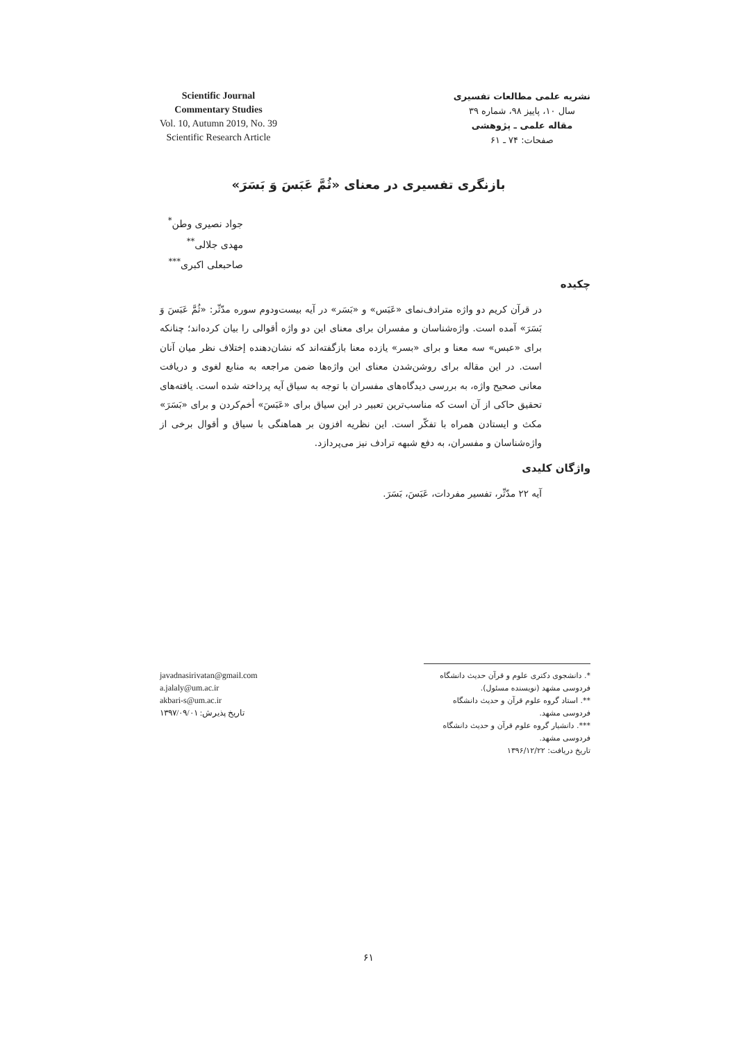Scientific Journal
Commentary Studies
Vol. 10, Autumn 2019, No. 39
Scientific Research Article
نشریه علمی مطالعات تفسیری
سال ۱۰، پاییز ۹۸، شماره ۳۹
مقاله علمی ـ پژوهشی
صفحات: ۷۴ ـ ۶۱
بازنگری تفسیری در معنای «ثُمَّ عَبَسَ وَ بَسَرَ»
جواد نصیری وطن<sup>*</sup>
مهدی جلالی<sup>**</sup>
صاحبعلی اکبری<sup>***</sup>
چکیده
در قرآن کریم دو واژه مترادف‌نمای «عَبَس» و «بَسَر» در آیه بیست‌ودوم سوره مدّثّر: «ثُمَّ عَبَسَ وَ بَسَرَ» آمده است. واژه‌شناسان و مفسران برای معنای این دو واژه أقوالی را بیان کرده‌اند؛ چنانکه برای «عبس» سه معنا و برای «بسر» یازده معنا بازگفته‌اند که نشان‌دهنده إختلاف نظر میان آنان است. در این مقاله برای روشن‌شدن معنای این واژه‌ها ضمن مراجعه به منابع لغوی و دریافت معانی صحیح واژه، به بررسی دیدگاه‌های مفسران با توجه به سیاق آیه پرداخته شده است. یافته‌های تحقیق حاکی از آن است که مناسب‌ترین تعبیر در این سیاق برای «عَبَسَ» أخم‌کردن و برای «بَسَرَ» مکث و ایستادن همراه با تفکّر است. این نظریه افزون بر هماهنگی با سیاق و أقوال برخی از واژه‌شناسان و مفسران، به دفع شبهه ترادف نیز می‌پردازد.
واژگان کلیدی
آیه ۲۲ مدّثّر، تفسیر مفردات، عَبَسَ، بَسَرَ.
javadnasirivatan@gmail.com
a.jalaly@um.ac.ir
akbari-s@um.ac.ir
تاریخ پذیرش: ۱۳۹۷/۰۹/۰۱
*. دانشجوی دکتری علوم و قرآن حدیث دانشگاه فردوسی مشهد (نویسنده مسئول).
**. استاد گروه علوم قرآن و حدیث دانشگاه فردوسی مشهد.
***. دانشیار گروه علوم قرآن و حدیث دانشگاه فردوسی مشهد.
تاریخ دریافت: ۱۳۹۶/۱۲/۲۲
۶۱